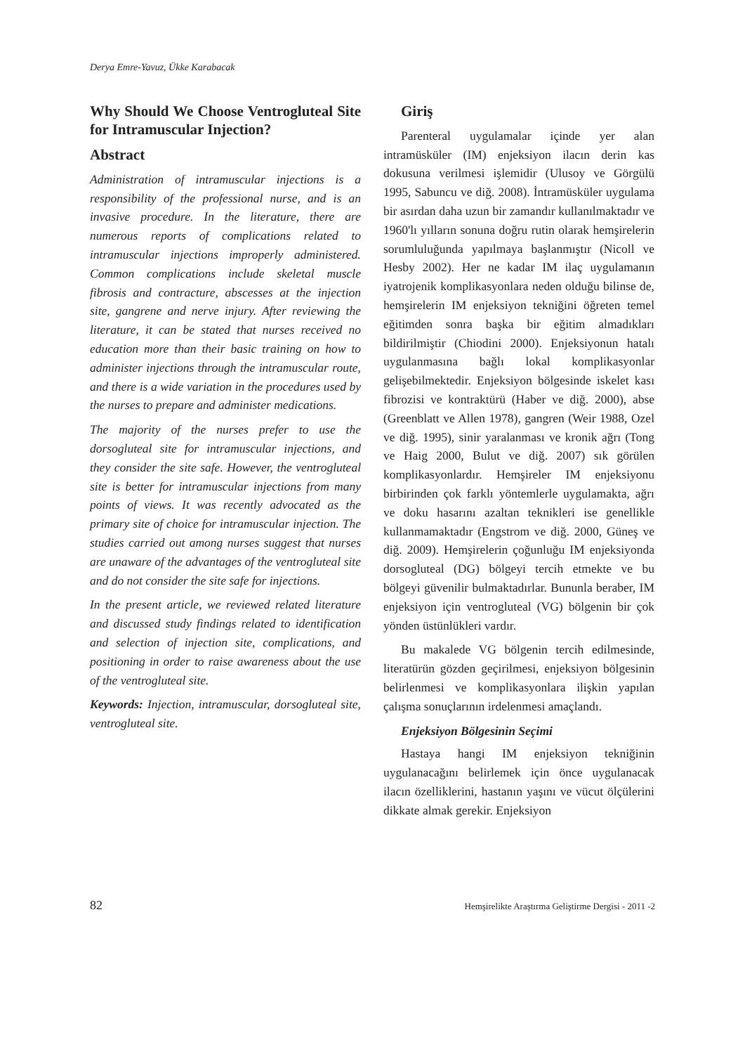Derya Emre-Yavuz, Ükke Karabacak
Why Should We Choose Ventrogluteal Site for Intramuscular Injection?
Abstract
Administration of intramuscular injections is a responsibility of the professional nurse, and is an invasive procedure. In the literature, there are numerous reports of complications related to intramuscular injections improperly administered. Common complications include skeletal muscle fibrosis and contracture, abscesses at the injection site, gangrene and nerve injury. After reviewing the literature, it can be stated that nurses received no education more than their basic training on how to administer injections through the intramuscular route, and there is a wide variation in the procedures used by the nurses to prepare and administer medications.
The majority of the nurses prefer to use the dorsogluteal site for intramuscular injections, and they consider the site safe. However, the ventrogluteal site is better for intramuscular injections from many points of views. It was recently advocated as the primary site of choice for intramuscular injection. The studies carried out among nurses suggest that nurses are unaware of the advantages of the ventrogluteal site and do not consider the site safe for injections.
In the present article, we reviewed related literature and discussed study findings related to identification and selection of injection site, complications, and positioning in order to raise awareness about the use of the ventrogluteal site.
Keywords: Injection, intramuscular, dorsogluteal site, ventrogluteal site.
Giriş
Parenteral uygulamalar içinde yer alan intramüsküler (IM) enjeksiyon ilacın derin kas dokusuna verilmesi işlemidir (Ulusoy ve Görgülü 1995, Sabuncu ve diğ. 2008). İntramüsküler uygulama bir asırdan daha uzun bir zamandır kullanılmaktadır ve 1960'lı yılların sonuna doğru rutin olarak hemşirelerin sorumluluğunda yapılmaya başlanmıştır (Nicoll ve Hesby 2002). Her ne kadar IM ilaç uygulamanın iyatrojenik komplikasyonlara neden olduğu bilinse de, hemşirelerin IM enjeksiyon tekniğini öğreten temel eğitimden sonra başka bir eğitim almadıkları bildirilmiştir (Chiodini 2000). Enjeksiyonun hatalı uygulanmasına bağlı lokal komplikasyonlar gelişebilmektedir. Enjeksiyon bölgesinde iskelet kası fibrozisi ve kontraktürü (Haber ve diğ. 2000), abse (Greenblatt ve Allen 1978), gangren (Weir 1988, Ozel ve diğ. 1995), sinir yaralanması ve kronik ağrı (Tong ve Haig 2000, Bulut ve diğ. 2007) sık görülen komplikasyonlardır. Hemşireler IM enjeksiyonu birbirinden çok farklı yöntemlerle uygulamakta, ağrı ve doku hasarını azaltan teknikleri ise genellikle kullanmamaktadır (Engstrom ve diğ. 2000, Güneş ve diğ. 2009). Hemşirelerin çoğunluğu IM enjeksiyonda dorsogluteal (DG) bölgeyi tercih etmekte ve bu bölgeyi güvenilir bulmaktadırlar. Bununla beraber, IM enjeksiyon için ventrogluteal (VG) bölgenin bir çok yönden üstünlükleri vardır.
Bu makalede VG bölgenin tercih edilmesinde, literatürün gözden geçirilmesi, enjeksiyon bölgesinin belirlenmesi ve komplikasyonlara ilişkin yapılan çalışma sonuçlarının irdelenmesi amaçlandı.
Enjeksiyon Bölgesinin Seçimi
Hastaya hangi IM enjeksiyon tekniğinin uygulanacağını belirlemek için önce uygulanacak ilacın özelliklerini, hastanın yaşını ve vücut ölçülerini dikkate almak gerekir. Enjeksiyon
82 Hemşirelikte Araştırma Geliştirme Dergisi - 2011 -2